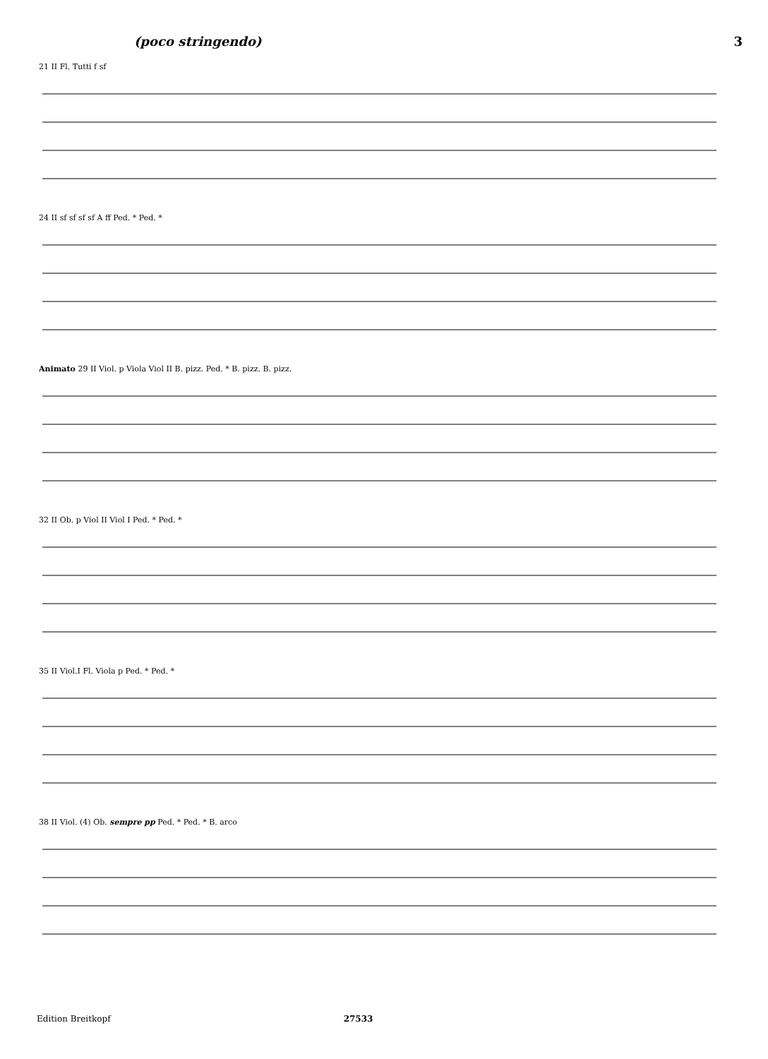(poco stringendo) 3
21 II Fl. Tutti f sf
24 II sf sf sf sf A ff Ped. * Ped. *
Animato 29 II Viol. p Viola Viol II B. pizz. Ped. * B. pizz. B. pizz.
32 II Ob. p Viol II Viol I Ped. * Ped. *
35 II Viol.I Fl. Viola p Ped. * Ped. *
38 II Viol. (4) Ob. sempre pp Ped. * Ped. * B. arco
Edition Breitkopf 27533